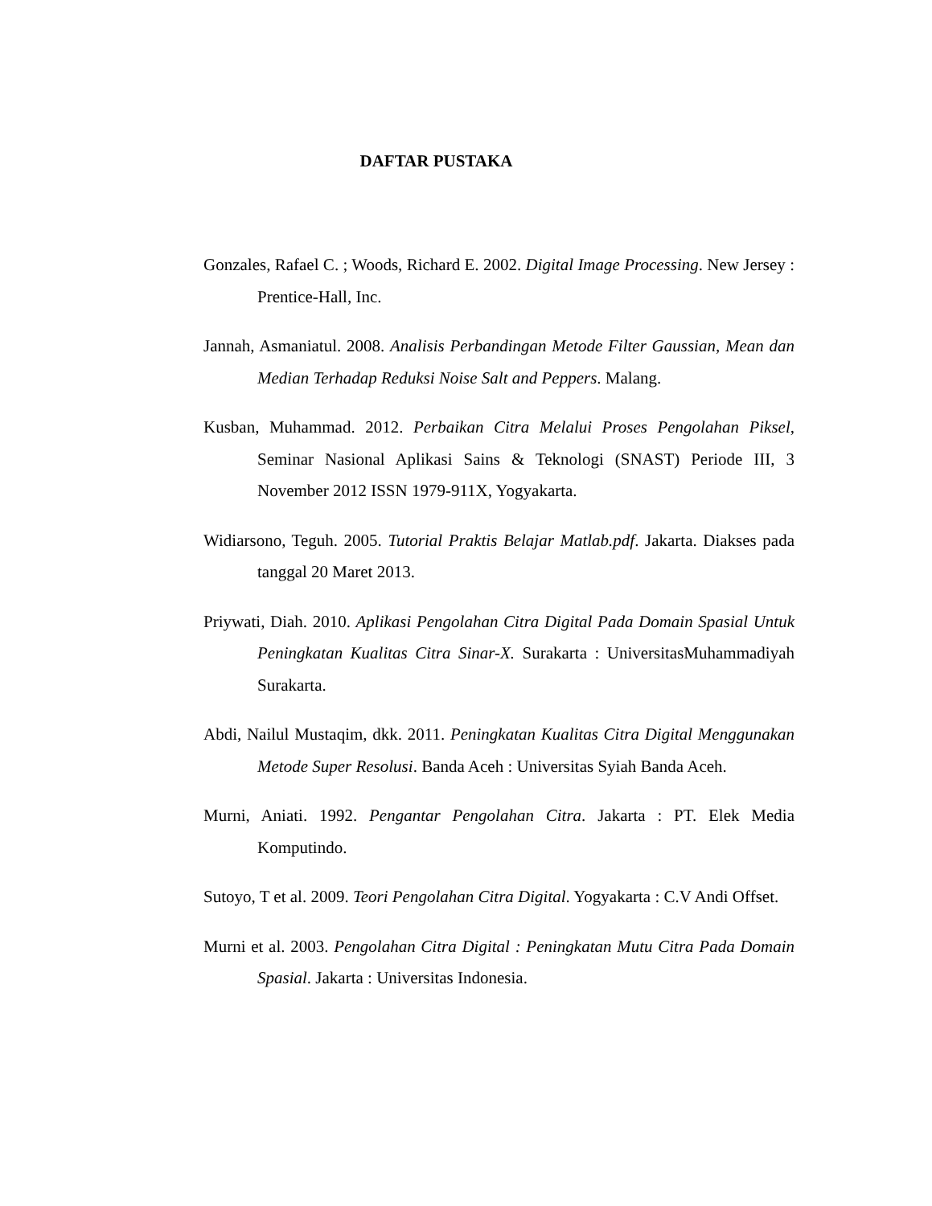DAFTAR PUSTAKA
Gonzales, Rafael C. ; Woods, Richard E. 2002. Digital Image Processing. New Jersey : Prentice-Hall, Inc.
Jannah, Asmaniatul. 2008. Analisis Perbandingan Metode Filter Gaussian, Mean dan Median Terhadap Reduksi Noise Salt and Peppers. Malang.
Kusban, Muhammad. 2012. Perbaikan Citra Melalui Proses Pengolahan Piksel, Seminar Nasional Aplikasi Sains & Teknologi (SNAST) Periode III, 3 November 2012 ISSN 1979-911X, Yogyakarta.
Widiarsono, Teguh. 2005. Tutorial Praktis Belajar Matlab.pdf. Jakarta. Diakses pada tanggal 20 Maret 2013.
Priywati, Diah. 2010. Aplikasi Pengolahan Citra Digital Pada Domain Spasial Untuk Peningkatan Kualitas Citra Sinar-X. Surakarta : UniversitasMuhammadiyah Surakarta.
Abdi, Nailul Mustaqim, dkk. 2011. Peningkatan Kualitas Citra Digital Menggunakan Metode Super Resolusi. Banda Aceh : Universitas Syiah Banda Aceh.
Murni, Aniati. 1992. Pengantar Pengolahan Citra. Jakarta : PT. Elek Media Komputindo.
Sutoyo, T et al. 2009. Teori Pengolahan Citra Digital. Yogyakarta : C.V Andi Offset.
Murni et al. 2003. Pengolahan Citra Digital : Peningkatan Mutu Citra Pada Domain Spasial. Jakarta : Universitas Indonesia.